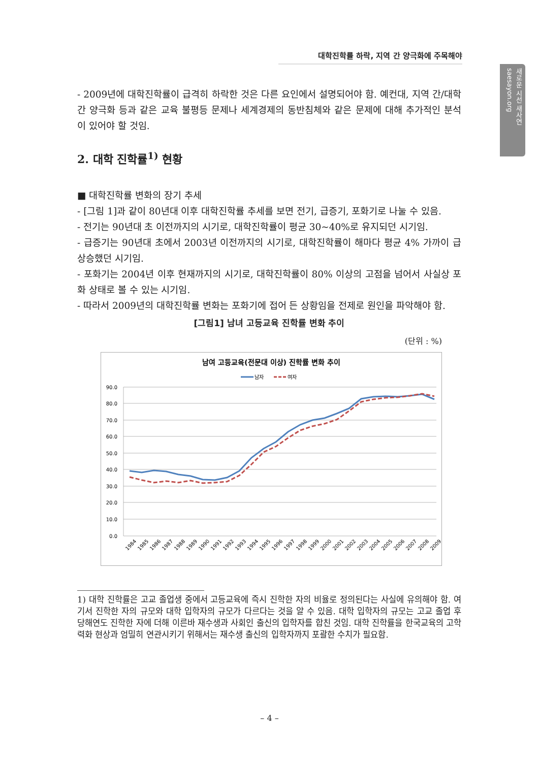대학진학률 하락, 지역 간 양극화에 주목해야
새로운 시선 새사연 saesayon.org
- 2009년에 대학진학률이 급격히 하락한 것은 다른 요인에서 설명되어야 함. 예컨대, 지역 간/대학 간 양극화 등과 같은 교육 불평등 문제나 세계경제의 동반침체와 같은 문제에 대해 추가적인 분석이 있어야 할 것임.
2. 대학 진학률<sup>1)</sup> 현황
■ 대학진학률 변화의 장기 추세
- [그림 1]과 같이 80년대 이후 대학진학률 추세를 보면 전기, 급증기, 포화기로 나눌 수 있음.
- 전기는 90년대 초 이전까지의 시기로, 대학진학률이 평균 30~40%로 유지되던 시기임.
- 급증기는 90년대 초에서 2003년 이전까지의 시기로, 대학진학률이 해마다 평균 4% 가까이 급상승했던 시기임.
- 포화기는 2004년 이후 현재까지의 시기로, 대학진학률이 80% 이상의 고점을 넘어서 사실상 포화 상태로 볼 수 있는 시기임.
- 따라서 2009년의 대학진학률 변화는 포화기에 접어 든 상황임을 전제로 원인을 파악해야 함.
[그림1] 남녀 고등교육 진학률 변화 추이
(단위 : %)
남여 고등교육(전문대 이상) 진학률 변화 추이
남자
여자
90.0
80.0
70.0
60.0
50.0
40.0
30.0
20.0
10.0
0.0
1984
1985
1986
1987
1988
1989
1990
1991
1992
1993
1994
1995
1996
1997
1998
1999
2000
2001
2002
2003
2004
2005
2006
2007
2008
2009
1) 대학 진학률은 고교 졸업생 중에서 고등교육에 즉시 진학한 자의 비율로 정의된다는 사실에 유의해야 함. 여기서 진학한 자의 규모와 대학 입학자의 규모가 다르다는 것을 알 수 있음. 대학 입학자의 규모는 고교 졸업 후 당해연도 진학한 자에 더해 이른바 재수생과 사회인 출신의 입학자를 합친 것임. 대학 진학률을 한국교육의 고학력화 현상과 엄밀히 연관시키기 위해서는 재수생 출신의 입학자까지 포괄한 수치가 필요함.
– 4 –